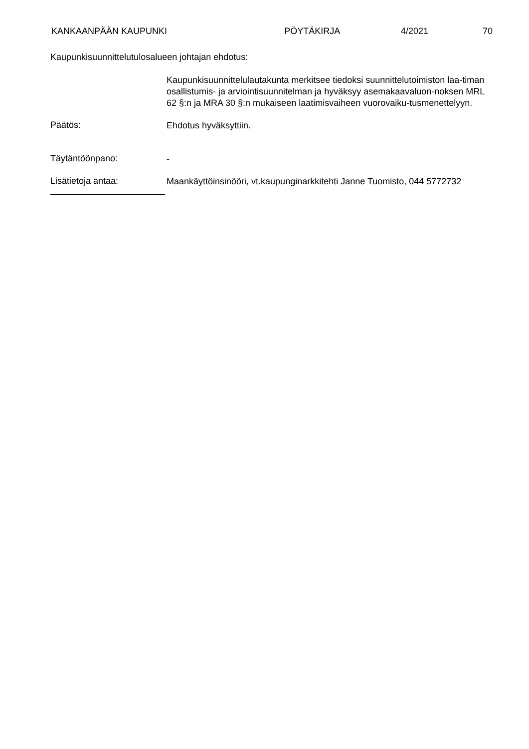KANKAANPÄÄN KAUPUNKI PÖYTÄKIRJA 4/2021 70
Kaupunkisuunnittelutulosalueen johtajan ehdotus:
Kaupunkisuunnittelulautakunta merkitsee tiedoksi suunnittelutoimiston laa-timan osallistumis- ja arviointisuunnitelman ja hyväksyy asemakaavaluon-noksen MRL 62 §:n ja MRA 30 §:n mukaiseen laatimisvaiheen vuorovaiku-tusmenettelyyn.
Päätös:
Ehdotus hyväksyttiin.
Täytäntöönpano:
-
Lisätietoja antaa:
Maankäyttöinsinööri, vt.kaupunginarkkitehti Janne Tuomisto, 044 5772732